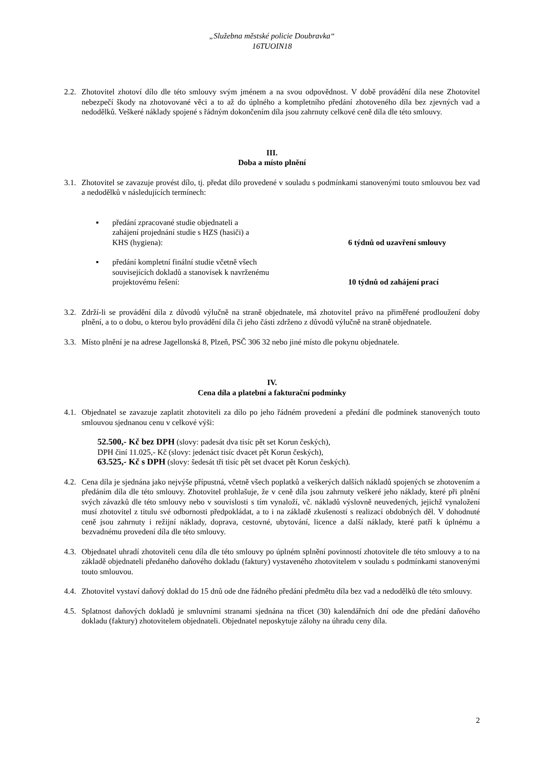„Služebna městské policie Doubravka“
16TUOIN18
2.2.
Zhotovitel zhotoví dílo dle této smlouvy svým jménem a na svou odpovědnost. V době provádění díla nese Zhotovitel nebezpečí škody na zhotovované věci a to až do úplného a kompletního předání zhotoveného díla bez zjevných vad a nedodělků. Veškeré náklady spojené s řádným dokončením díla jsou zahrnuty celkové ceně díla dle této smlouvy.
III.
Doba a místo plnění
3.1.
Zhotovitel se zavazuje provést dílo, tj. předat dílo provedené v souladu s podmínkami stanovenými touto smlouvou bez vad a nedodělků v následujících termínech:
▪ předání zpracované studie objednateli a
zahájení projednání studie s HZS (hasiči) a
KHS (hygiena):
6 týdnů od uzavření smlouvy
▪ předání kompletní finální studie včetně všech
souvisejících dokladů a stanovisek k navrženému
projektovému řešení:
10 týdnů od zahájení prací
3.2.
Zdrží-li se provádění díla z důvodů výlučně na straně objednatele, má zhotovitel právo na přiměřené prodloužení doby plnění, a to o dobu, o kterou bylo provádění díla či jeho části zdrženo z důvodů výlučně na straně objednatele.
3.3.
Místo plnění je na adrese Jagellonská 8, Plzeň, PSČ 306 32 nebo jiné místo dle pokynu objednatele.
IV.
Cena díla a platební a fakturační podmínky
4.1.
Objednatel se zavazuje zaplatit zhotoviteli za dílo po jeho řádném provedení a předání dle podmínek stanovených touto smlouvou sjednanou cenu v celkové výši:
52.500,- Kč bez DPH (slovy: padesát dva tisíc pět set Korun českých),
DPH činí 11.025,- Kč (slovy: jedenáct tisíc dvacet pět Korun českých),
63.525,- Kč s DPH (slovy: šedesát tři tisíc pět set dvacet pět Korun českých).
4.2.
Cena díla je sjednána jako nejvýše přípustná, včetně všech poplatků a veškerých dalších nákladů spojených se zhotovením a předáním díla dle této smlouvy. Zhotovitel prohlašuje, že v ceně díla jsou zahrnuty veškeré jeho náklady, které při plnění svých závazků dle této smlouvy nebo v souvislosti s tím vynaloží, vč. nákladů výslovně neuvedených, jejichž vynaložení musí zhotovitel z titulu své odbornosti předpokládat, a to i na základě zkušeností s realizací obdobných děl. V dohodnuté ceně jsou zahrnuty i režijní náklady, doprava, cestovné, ubytování, licence a další náklady, které patří k úplnému a bezvadnému provedení díla dle této smlouvy.
4.3.
Objednatel uhradí zhotoviteli cenu díla dle této smlouvy po úplném splnění povinností zhotovitele dle této smlouvy a to na základě objednateli předaného daňového dokladu (faktury) vystaveného zhotovitelem v souladu s podmínkami stanovenými touto smlouvou.
4.4.
Zhotovitel vystaví daňový doklad do 15 dnů ode dne řádného předání předmětu díla bez vad a nedodělků dle této smlouvy.
4.5.
Splatnost daňových dokladů je smluvními stranami sjednána na třicet (30) kalendářních dní ode dne předání daňového dokladu (faktury) zhotovitelem objednateli. Objednatel neposkytuje zálohy na úhradu ceny díla.
2